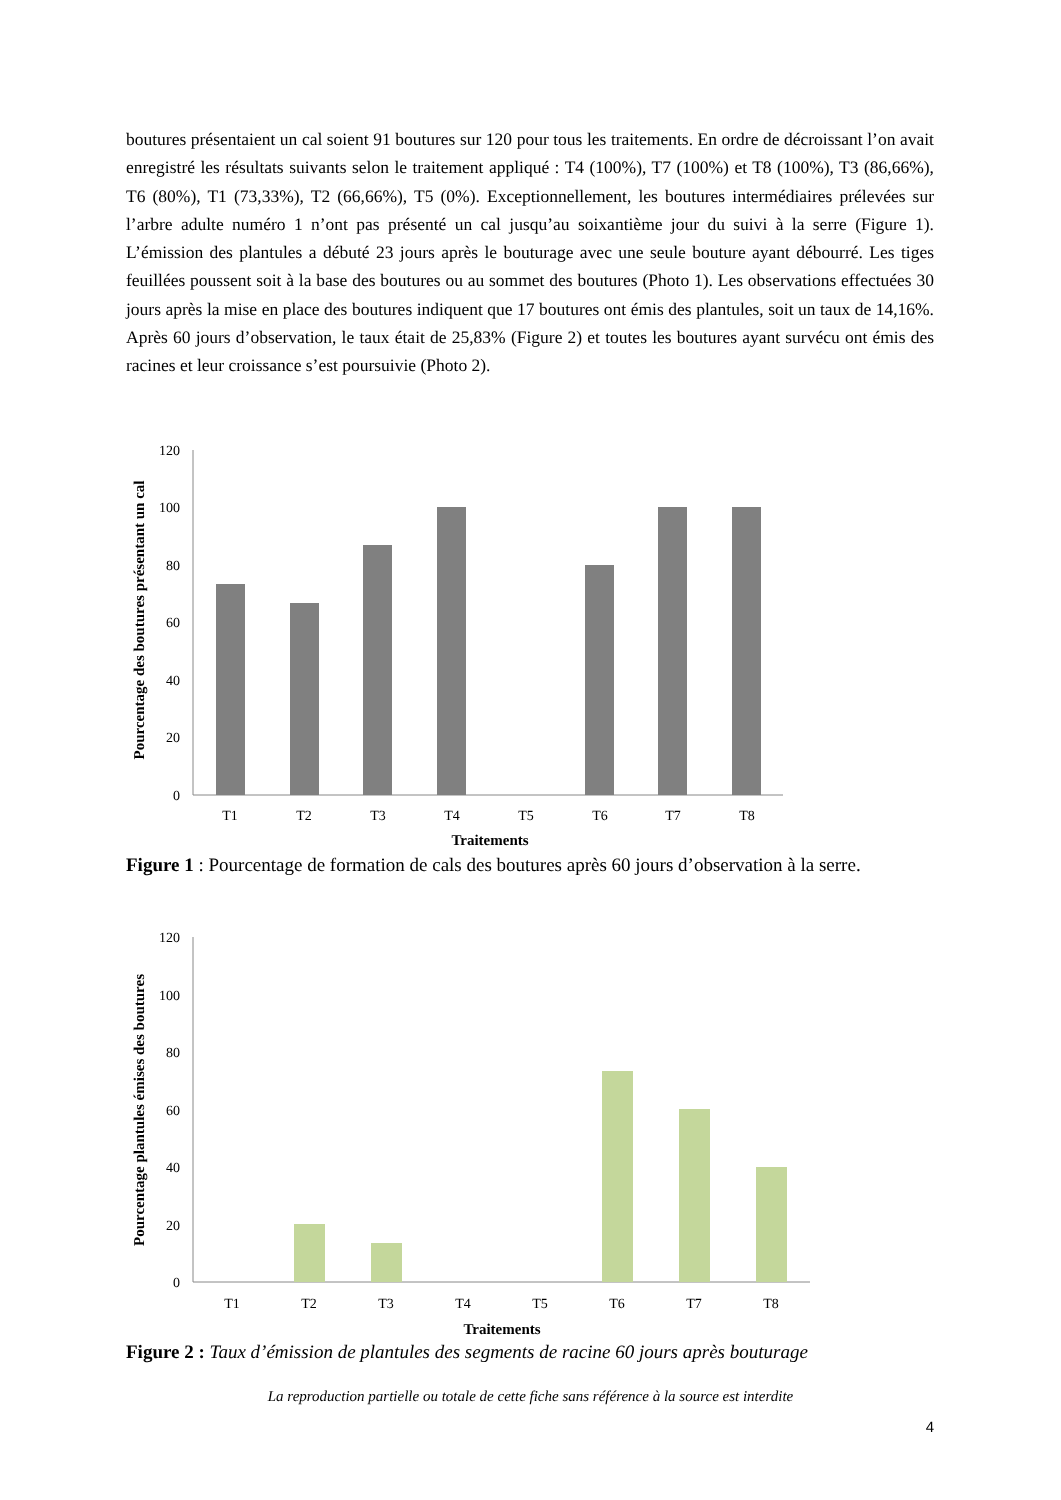boutures présentaient un cal soient 91 boutures sur 120 pour tous les traitements. En ordre de décroissant l’on avait enregistré les résultats suivants selon le traitement appliqué : T4 (100%), T7 (100%) et T8 (100%), T3 (86,66%), T6 (80%), T1 (73,33%), T2 (66,66%), T5 (0%). Exceptionnellement, les boutures intermédiaires prélevées sur l’arbre adulte numéro 1 n’ont pas présenté un cal jusqu’au soixantième jour du suivi à la serre (Figure 1). L’émission des plantules a débuté 23 jours après le bouturage avec une seule bouture ayant débourré. Les tiges feuillées poussent soit à la base des boutures ou au sommet des boutures (Photo 1). Les observations effectuées 30 jours après la mise en place des boutures indiquent que 17 boutures ont émis des plantules, soit un taux de 14,16%. Après 60 jours d’observation, le taux était de 25,83% (Figure 2) et toutes les boutures ayant survécu ont émis des racines et leur croissance s’est poursuivie (Photo 2).
Pourcentage des boutures présentant un cal
120
100
80
60
40
20
0
T1
T2
T3
T4
T5
T6
T7
T8
Traitements
Figure 1 : Pourcentage de formation de cals des boutures après 60 jours d’observation à la serre.
Pourcentage plantules émises des boutures
120
100
80
60
40
20
0
T1
T2
T3
T4
T5
T6
T7
T8
Traitements
Figure 2 : Taux d’émission de plantules des segments de racine 60 jours après bouturage
La reproduction partielle ou totale de cette fiche sans référence à la source est interdite
4